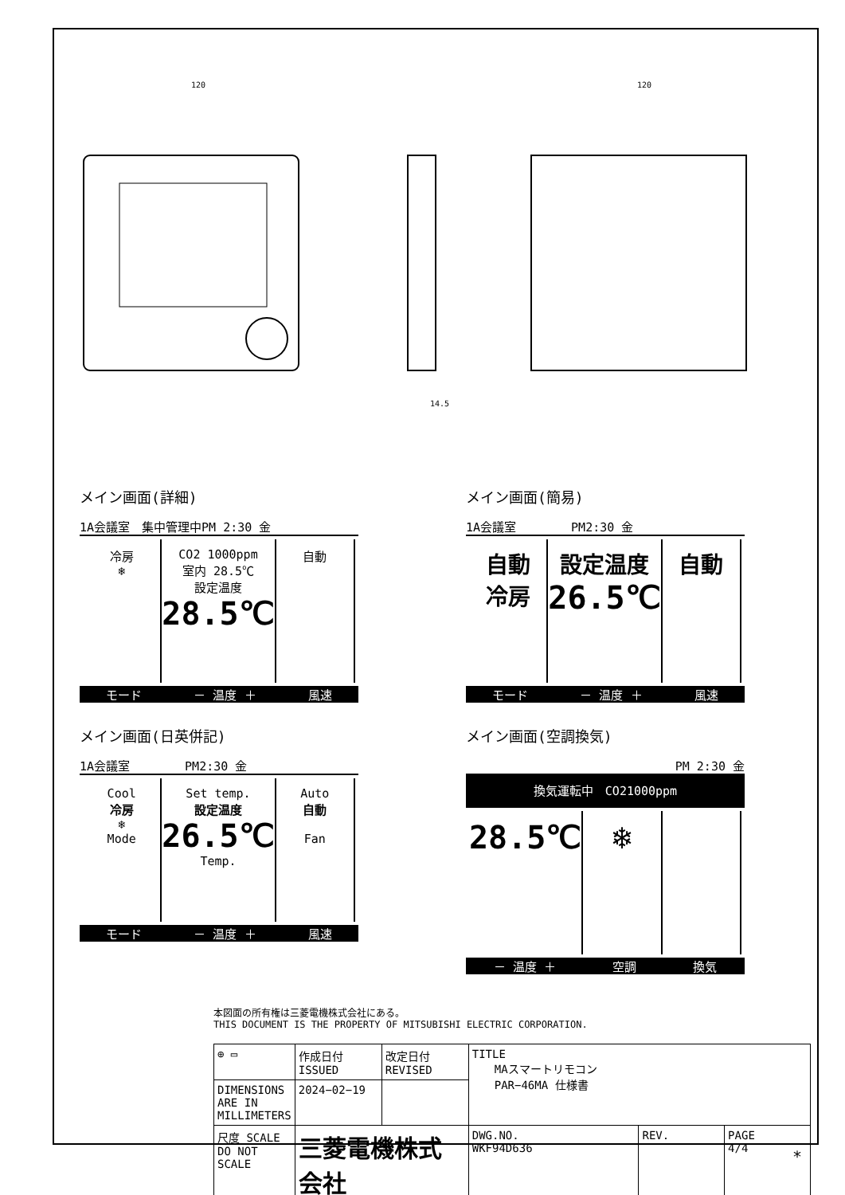120
120
14.5
メイン画面(詳細)
1A会議室　集中管理中PM 2:30 金
冷房
❄
CO2 1000ppm
室内 28.5℃
設定温度
28.5℃
自動
モード － 温度 ＋ 風速
メイン画面(簡易)
1A会議室　　　　 PM2:30 金
自動
冷房
設定温度
26.5℃
自動
モード － 温度 ＋ 風速
メイン画面(日英併記)
1A会議室　　　　 PM2:30 金
Cool
冷房
❄
Mode
Set temp.
設定温度
26.5℃
Temp.
Auto
自動
Fan
モード － 温度 ＋ 風速
メイン画面(空調換気)
PM 2:30 金
換気運転中　CO21000ppm
28.5℃ ❄
－ 温度 ＋ 空調 換気
本図面の所有権は三菱電機株式会社にある。
THIS DOCUMENT IS THE PROPERTY OF MITSUBISHI ELECTRIC CORPORATION.
| ⊕ ▭ | 作成日付 ISSUED | 改定日付 REVISED | TITLE MAスマートリモコン PAR−46MA 仕様書 | | |
| DIMENSIONS ARE IN MILLIMETERS | 2024−02−19 | | | | |
| 尺度 SCALE DO NOT SCALE | 三菱電機株式会社 | | DWG.NO. WKF94D636 | REV. | PAGE 4/4 |
*